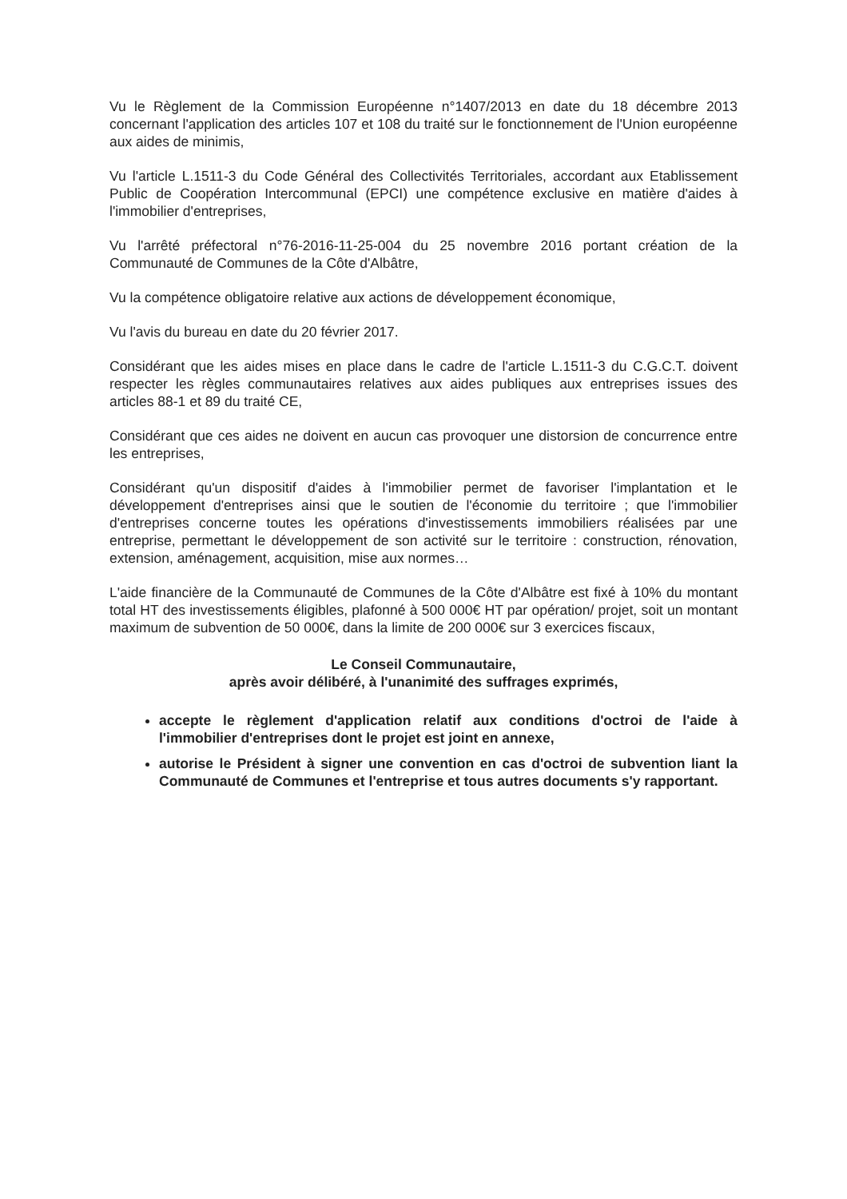Vu le Règlement de la Commission Européenne n°1407/2013 en date du 18 décembre 2013 concernant l'application des articles 107 et 108 du traité sur le fonctionnement de l'Union européenne aux aides de minimis,
Vu l'article L.1511-3 du Code Général des Collectivités Territoriales, accordant aux Etablissement Public de Coopération Intercommunal (EPCI) une compétence exclusive en matière d'aides à l'immobilier d'entreprises,
Vu l'arrêté préfectoral n°76-2016-11-25-004 du 25 novembre 2016 portant création de la Communauté de Communes de la Côte d'Albâtre,
Vu la compétence obligatoire relative aux actions de développement économique,
Vu l'avis du bureau en date du 20 février 2017.
Considérant que les aides mises en place dans le cadre de l'article L.1511-3 du C.G.C.T. doivent respecter les règles communautaires relatives aux aides publiques aux entreprises issues des articles 88-1 et 89 du traité CE,
Considérant que ces aides ne doivent en aucun cas provoquer une distorsion de concurrence entre les entreprises,
Considérant qu'un dispositif d'aides à l'immobilier permet de favoriser l'implantation et le développement d'entreprises ainsi que le soutien de l'économie du territoire ; que l'immobilier d'entreprises concerne toutes les opérations d'investissements immobiliers réalisées par une entreprise, permettant le développement de son activité sur le territoire : construction, rénovation, extension, aménagement, acquisition, mise aux normes…
L'aide financière de la Communauté de Communes de la Côte d'Albâtre est fixé à 10% du montant total HT des investissements éligibles, plafonné à 500 000€ HT par opération/ projet, soit un montant maximum de subvention de 50 000€, dans la limite de 200 000€ sur 3 exercices fiscaux,
Le Conseil Communautaire,
après avoir délibéré, à l'unanimité des suffrages exprimés,
accepte le règlement d'application relatif aux conditions d'octroi de l'aide à l'immobilier d'entreprises dont le projet est joint en annexe,
autorise le Président à signer une convention en cas d'octroi de subvention liant la Communauté de Communes et l'entreprise et tous autres documents s'y rapportant.